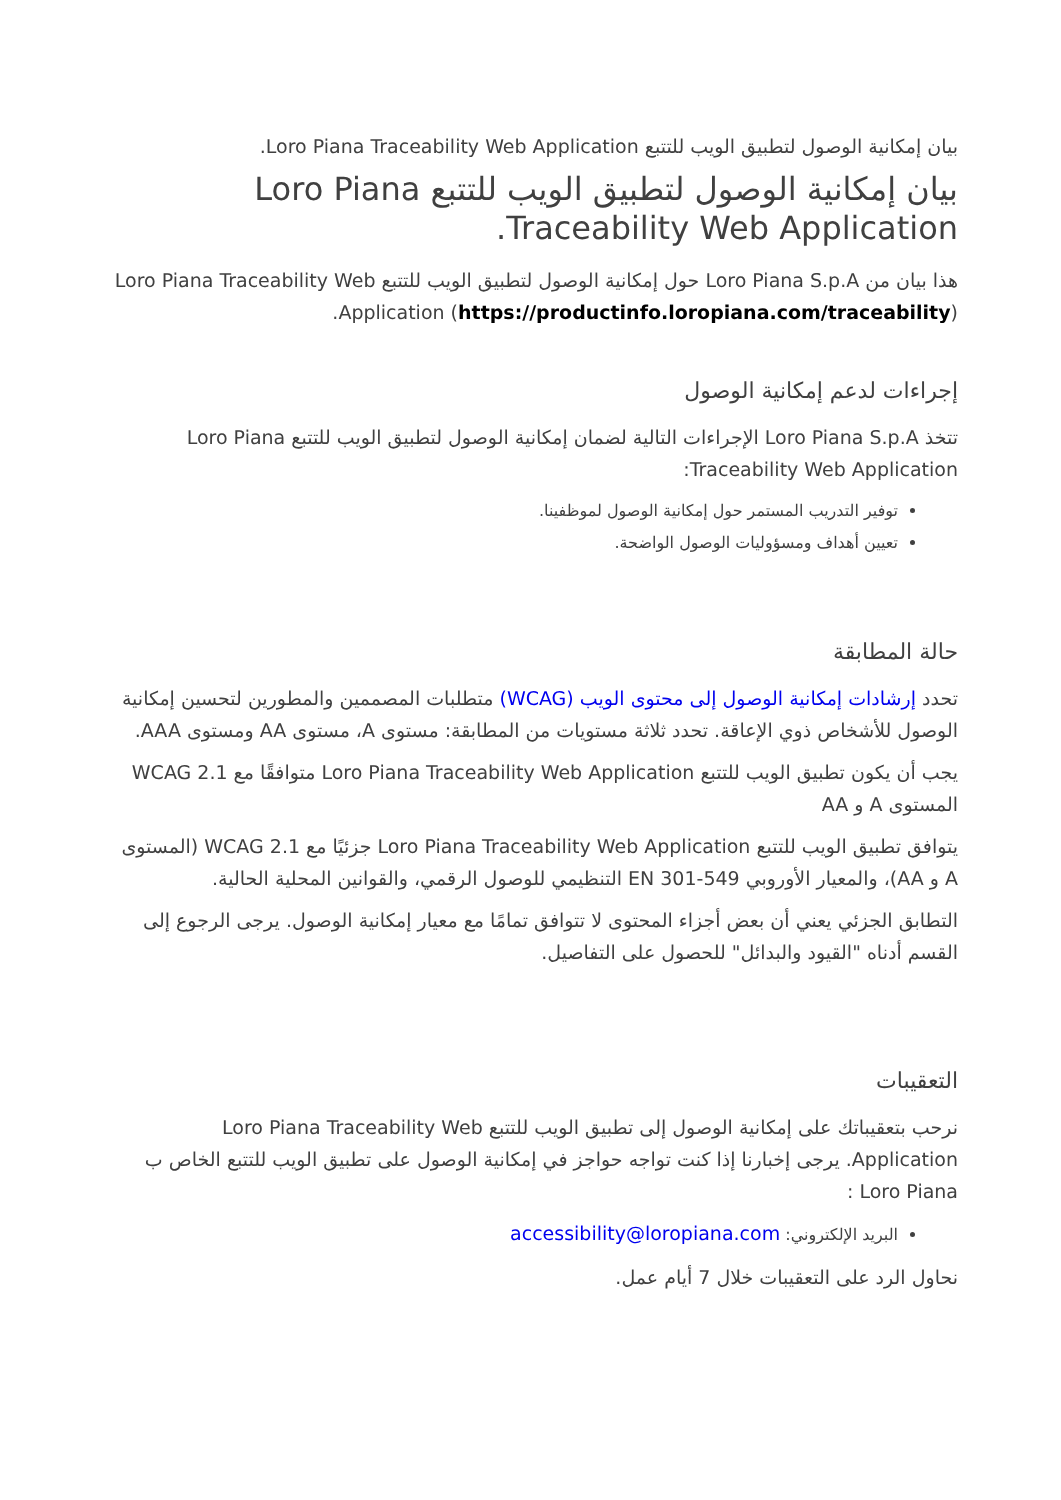بيان إمكانية الوصول لتطبيق الويب للتتبع Loro Piana Traceability Web Application.
بيان إمكانية الوصول لتطبيق الويب للتتبع Loro Piana Traceability Web Application.
هذا بيان من Loro Piana S.p.A حول إمكانية الوصول لتطبيق الويب للتتبع Loro Piana Traceability Web Application (https://productinfo.loropiana.com/traceability).
إجراءات لدعم إمكانية الوصول
تتخذ Loro Piana S.p.A الإجراءات التالية لضمان إمكانية الوصول لتطبيق الويب للتتبع Loro Piana Traceability Web Application:
توفير التدريب المستمر حول إمكانية الوصول لموظفينا.
تعيين أهداف ومسؤوليات الوصول الواضحة.
حالة المطابقة
تحدد إرشادات إمكانية الوصول إلى محتوى الويب (WCAG) متطلبات المصممين والمطورين لتحسين إمكانية الوصول للأشخاص ذوي الإعاقة. تحدد ثلاثة مستويات من المطابقة: مستوى A، مستوى AA ومستوى AAA.
يجب أن يكون تطبيق الويب للتتبع Loro Piana Traceability Web Application متوافقًا مع WCAG 2.1 المستوى A و AA
يتوافق تطبيق الويب للتتبع Loro Piana Traceability Web Application جزئيًا مع WCAG 2.1 (المستوى A و AA)، والمعيار الأوروبي EN 301-549 التنظيمي للوصول الرقمي، والقوانين المحلية الحالية.
التطابق الجزئي يعني أن بعض أجزاء المحتوى لا تتوافق تمامًا مع معيار إمكانية الوصول. يرجى الرجوع إلى القسم أدناه "القيود والبدائل" للحصول على التفاصيل.
التعقيبات
نرحب بتعقيباتك على إمكانية الوصول إلى تطبيق الويب للتتبع Loro Piana Traceability Web Application. يرجى إخبارنا إذا كنت تواجه حواجز في إمكانية الوصول على تطبيق الويب للتتبع الخاص ب Loro Piana :
البريد الإلكتروني: accessibility@loropiana.com
نحاول الرد على التعقيبات خلال 7 أيام عمل.